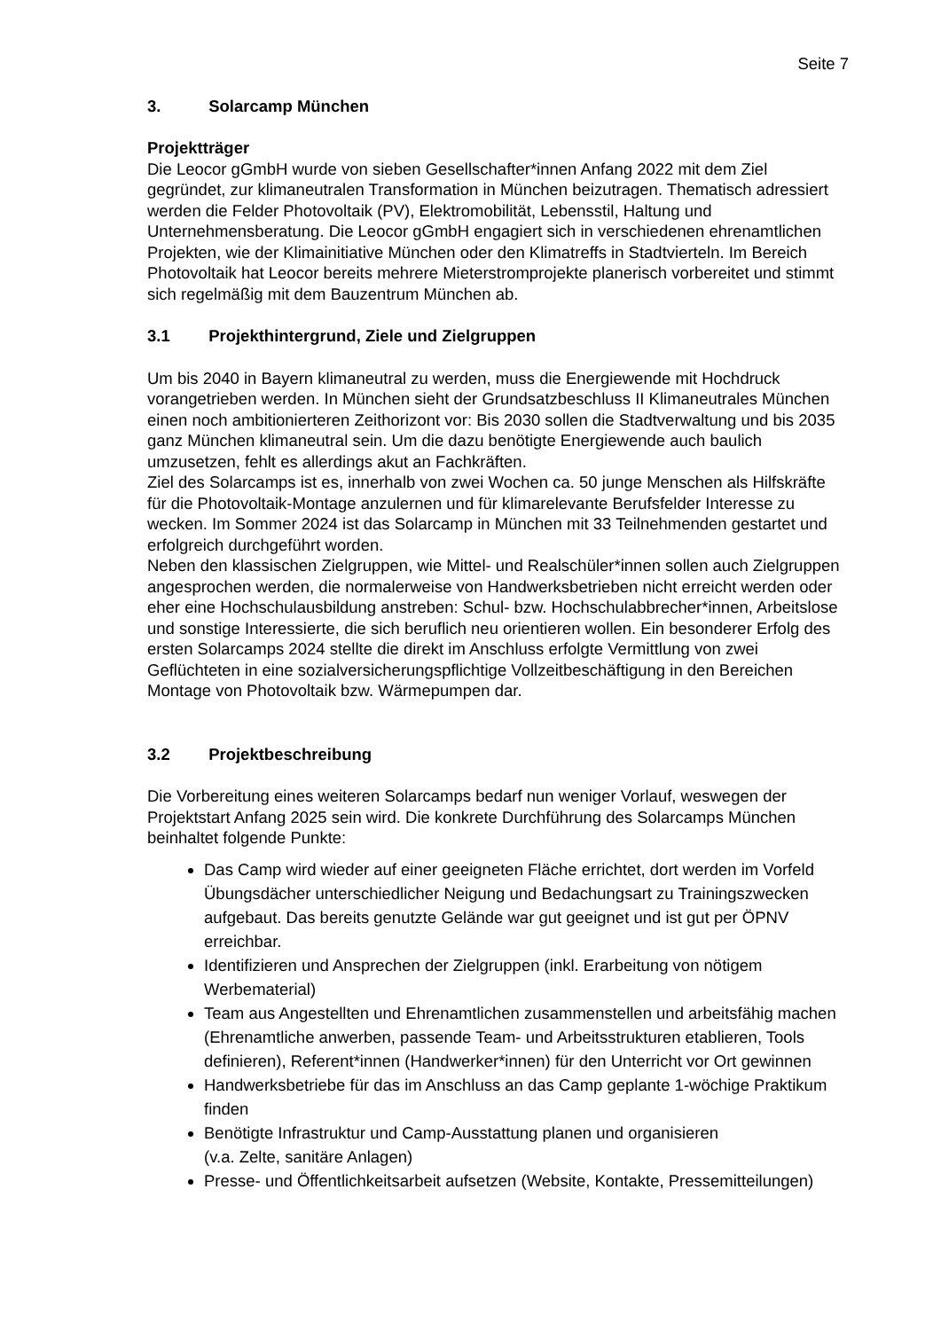Seite 7
3. Solarcamp München
Projektträger
Die Leocor gGmbH wurde von sieben Gesellschafter*innen Anfang 2022 mit dem Ziel gegründet, zur klimaneutralen Transformation in München beizutragen. Thematisch adressiert werden die Felder Photovoltaik (PV), Elektromobilität, Lebensstil, Haltung und Unternehmensberatung. Die Leocor gGmbH engagiert sich in verschiedenen ehrenamtlichen Projekten, wie der Klimainitiative München oder den Klimatreffs in Stadtvierteln. Im Bereich Photovoltaik hat Leocor bereits mehrere Mieterstromprojekte planerisch vorbereitet und stimmt sich regelmäßig mit dem Bauzentrum München ab.
3.1 Projekthintergrund, Ziele und Zielgruppen
Um bis 2040 in Bayern klimaneutral zu werden, muss die Energiewende mit Hochdruck vorangetrieben werden. In München sieht der Grundsatzbeschluss II Klimaneutrales München einen noch ambitionierteren Zeithorizont vor: Bis 2030 sollen die Stadtverwaltung und bis 2035 ganz München klimaneutral sein. Um die dazu benötigte Energiewende auch baulich umzusetzen, fehlt es allerdings akut an Fachkräften.
Ziel des Solarcamps ist es, innerhalb von zwei Wochen ca. 50 junge Menschen als Hilfskräfte für die Photovoltaik-Montage anzulernen und für klimarelevante Berufsfelder Interesse zu wecken. Im Sommer 2024 ist das Solarcamp in München mit 33 Teilnehmenden gestartet und erfolgreich durchgeführt worden.
Neben den klassischen Zielgruppen, wie Mittel- und Realschüler*innen sollen auch Zielgruppen angesprochen werden, die normalerweise von Handwerksbetrieben nicht erreicht werden oder eher eine Hochschulausbildung anstreben: Schul- bzw. Hochschulabbrecher*innen, Arbeitslose und sonstige Interessierte, die sich beruflich neu orientieren wollen. Ein besonderer Erfolg des ersten Solarcamps 2024 stellte die direkt im Anschluss erfolgte Vermittlung von zwei Geflüchteten in eine sozialversicherungspflichtige Vollzeitbeschäftigung in den Bereichen Montage von Photovoltaik bzw. Wärmepumpen dar.
3.2 Projektbeschreibung
Die Vorbereitung eines weiteren Solarcamps bedarf nun weniger Vorlauf, weswegen der Projektstart Anfang 2025 sein wird. Die konkrete Durchführung des Solarcamps München beinhaltet folgende Punkte:
Das Camp wird wieder auf einer geeigneten Fläche errichtet, dort werden im Vorfeld Übungsdächer unterschiedlicher Neigung und Bedachungsart zu Trainingszwecken aufgebaut. Das bereits genutzte Gelände war gut geeignet und ist gut per ÖPNV erreichbar.
Identifizieren und Ansprechen der Zielgruppen (inkl. Erarbeitung von nötigem Werbematerial)
Team aus Angestellten und Ehrenamtlichen zusammenstellen und arbeitsfähig machen (Ehrenamtliche anwerben, passende Team- und Arbeitsstrukturen etablieren, Tools definieren), Referent*innen (Handwerker*innen) für den Unterricht vor Ort gewinnen
Handwerksbetriebe für das im Anschluss an das Camp geplante 1-wöchige Praktikum finden
Benötigte Infrastruktur und Camp-Ausstattung planen und organisieren
(v.a. Zelte, sanitäre Anlagen)
Presse- und Öffentlichkeitsarbeit aufsetzen (Website, Kontakte, Pressemitteilungen)